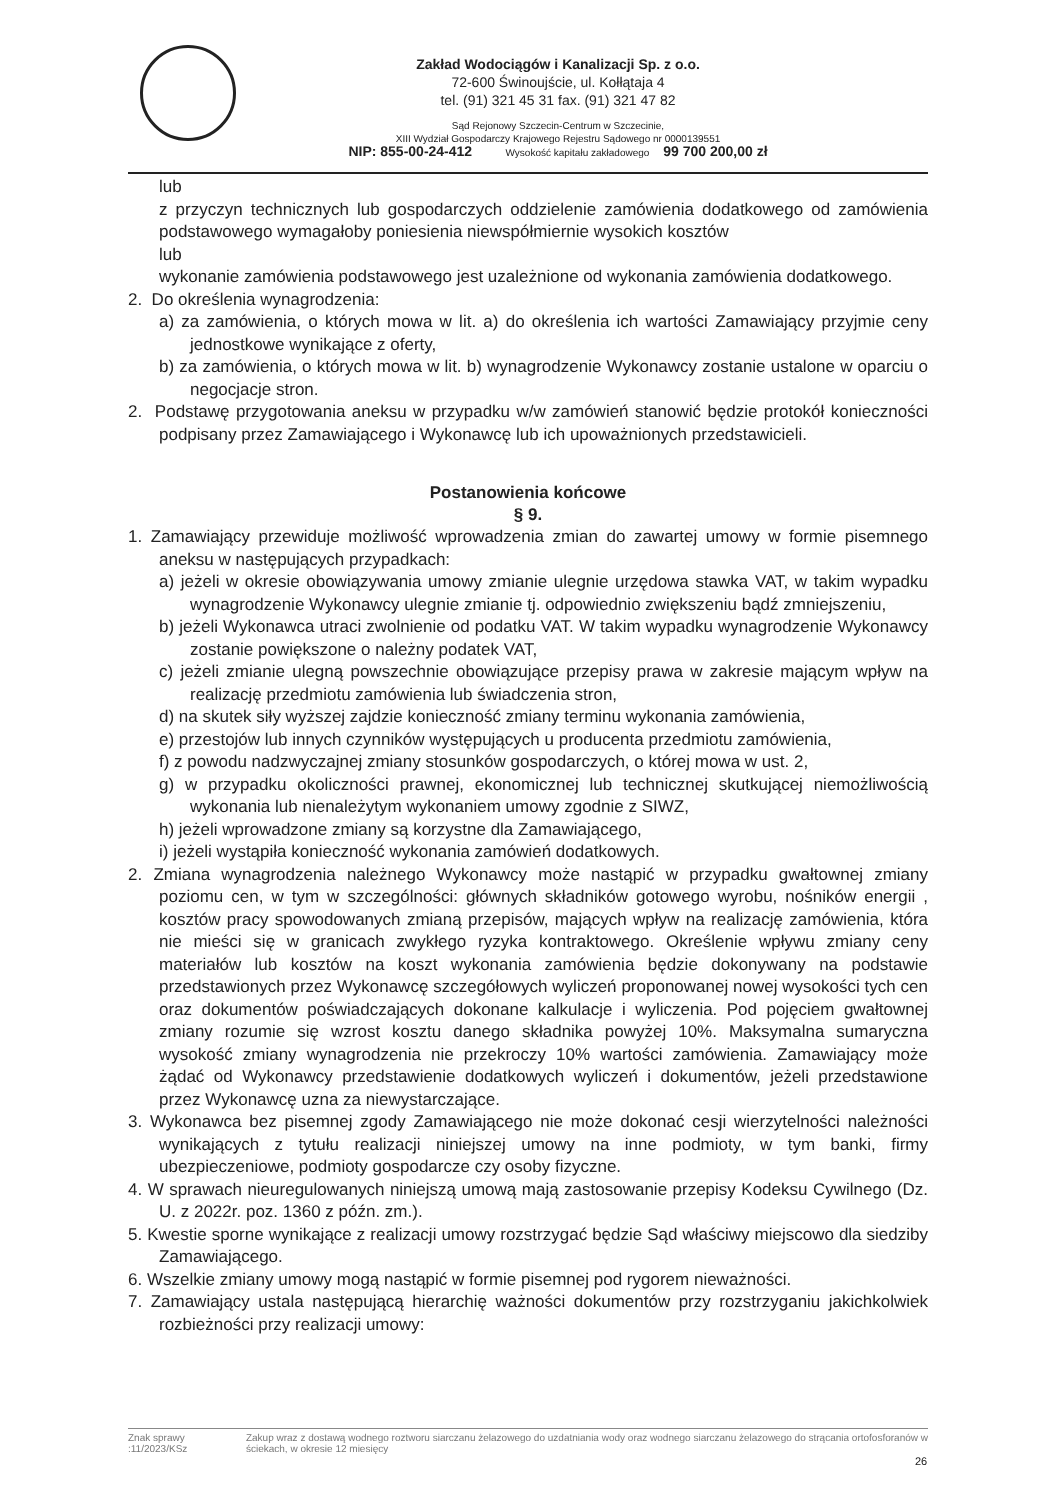Zakład Wodociągów i Kanalizacji Sp. z o.o.
72-600 Świnoujście, ul. Kołłątaja 4
tel. (91) 321 45 31 fax. (91) 321 47 82
Sąd Rejonowy Szczecin-Centrum w Szczecinie,
XIII Wydział Gospodarczy Krajowego Rejestru Sądowego nr 0000139551
NIP: 855-00-24-412 Wysokość kapitału zakładowego 99 700 200,00 zł
lub
z przyczyn technicznych lub gospodarczych oddzielenie zamówienia dodatkowego od zamówienia podstawowego wymagałoby poniesienia niewspółmiernie wysokich kosztów
lub
wykonanie zamówienia podstawowego jest uzależnione od wykonania zamówienia dodatkowego.
2. Do określenia wynagrodzenia:
a) za zamówienia, o których mowa w lit. a) do określenia ich wartości Zamawiający przyjmie ceny jednostkowe wynikające z oferty,
b) za zamówienia, o których mowa w lit. b) wynagrodzenie Wykonawcy zostanie ustalone w oparciu o negocjacje stron.
2. Podstawę przygotowania aneksu w przypadku w/w zamówień stanowić będzie protokół konieczności podpisany przez Zamawiającego i Wykonawcę lub ich upoważnionych przedstawicieli.
Postanowienia końcowe
§ 9.
1. Zamawiający przewiduje możliwość wprowadzenia zmian do zawartej umowy w formie pisemnego aneksu w następujących przypadkach:
a) jeżeli w okresie obowiązywania umowy zmianie ulegnie urzędowa stawka VAT, w takim wypadku wynagrodzenie Wykonawcy ulegnie zmianie tj. odpowiednio zwiększeniu bądź zmniejszeniu,
b) jeżeli Wykonawca utraci zwolnienie od podatku VAT. W takim wypadku wynagrodzenie Wykonawcy zostanie powiększone o należny podatek VAT,
c) jeżeli zmianie ulegną powszechnie obowiązujące przepisy prawa w zakresie mającym wpływ na realizację przedmiotu zamówienia lub świadczenia stron,
d) na skutek siły wyższej zajdzie konieczność zmiany terminu wykonania zamówienia,
e) przestojów lub innych czynników występujących u producenta przedmiotu zamówienia,
f) z powodu nadzwyczajnej zmiany stosunków gospodarczych, o której mowa w ust. 2,
g) w przypadku okoliczności prawnej, ekonomicznej lub technicznej skutkującej niemożliwością wykonania lub nienależytym wykonaniem umowy zgodnie z SIWZ,
h) jeżeli wprowadzone zmiany są korzystne dla Zamawiającego,
i) jeżeli wystąpiła konieczność wykonania zamówień dodatkowych.
2. Zmiana wynagrodzenia należnego Wykonawcy może nastąpić w przypadku gwałtownej zmiany poziomu cen, w tym w szczególności: głównych składników gotowego wyrobu, nośników energii , kosztów pracy spowodowanych zmianą przepisów, mających wpływ na realizację zamówienia, która nie mieści się w granicach zwykłego ryzyka kontraktowego. Określenie wpływu zmiany ceny materiałów lub kosztów na koszt wykonania zamówienia będzie dokonywany na podstawie przedstawionych przez Wykonawcę szczegółowych wyliczeń proponowanej nowej wysokości tych cen oraz dokumentów poświadczających dokonane kalkulacje i wyliczenia. Pod pojęciem gwałtownej zmiany rozumie się wzrost kosztu danego składnika powyżej 10%. Maksymalna sumaryczna wysokość zmiany wynagrodzenia nie przekroczy 10% wartości zamówienia. Zamawiający może żądać od Wykonawcy przedstawienie dodatkowych wyliczeń i dokumentów, jeżeli przedstawione przez Wykonawcę uzna za niewystarczające.
3. Wykonawca bez pisemnej zgody Zamawiającego nie może dokonać cesji wierzytelności należności wynikających z tytułu realizacji niniejszej umowy na inne podmioty, w tym banki, firmy ubezpieczeniowe, podmioty gospodarcze czy osoby fizyczne.
4. W sprawach nieuregulowanych niniejszą umową mają zastosowanie przepisy Kodeksu Cywilnego (Dz. U. z 2022r. poz. 1360 z późn. zm.).
5. Kwestie sporne wynikające z realizacji umowy rozstrzygać będzie Sąd właściwy miejscowo dla siedziby Zamawiającego.
6. Wszelkie zmiany umowy mogą nastąpić w formie pisemnej pod rygorem nieważności.
7. Zamawiający ustala następującą hierarchię ważności dokumentów przy rozstrzyganiu jakichkolwiek rozbieżności przy realizacji umowy:
Znak sprawy :11/2023/KSz Zakup wraz z dostawą wodnego roztworu siarczanu żelazowego do uzdatniania wody oraz wodnego siarczanu żelazowego do strącania ortofosforanów w ściekach, w okresie 12 miesięcy
26